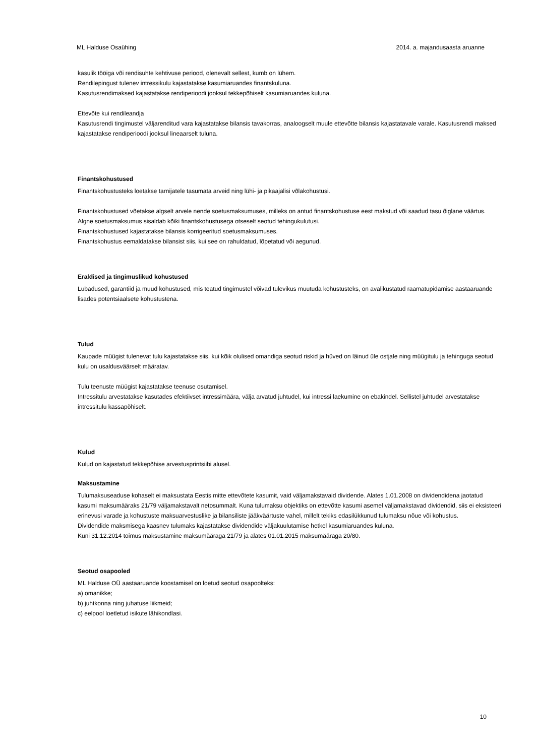ML Halduse Osaühing 2014. a. majandusaasta aruanne
kasulik tööiga või rendisuhte kehtivuse periood, olenevalt sellest, kumb on lühem.
Rendilepingust tulenev intressikulu kajastatakse kasumiaruandes finantskuluna.
Kasutusrendimaksed kajastatakse rendiperioodi jooksul tekkepõhiselt kasumiaruandes kuluna.
Ettevõte kui rendileandja
Kasutusrendi tingimustel väljarenditud vara kajastatakse bilansis tavakorras, analoogselt muule ettevõtte bilansis kajastatavale varale. Kasutusrendi maksed kajastatakse rendiperioodi jooksul lineaarselt tuluna.
Finantskohustused
Finantskohustusteks loetakse tarnijatele tasumata arveid ning lühi- ja pikaajalisi võlakohustusi.
Finantskohustused võetakse algselt arvele nende soetusmaksumuses, milleks on antud finantskohustuse eest makstud või saadud tasu õiglane väärtus. Algne soetusmaksumus sisaldab kõiki finantskohustusega otseselt seotud tehingukulutusi.
Finantskohustused kajastatakse bilansis korrigeeritud soetusmaksumuses.
Finantskohustus eemaldatakse bilansist siis, kui see on rahuldatud, lõpetatud või aegunud.
Eraldised ja tingimuslikud kohustused
Lubadused, garantiid ja muud kohustused, mis teatud tingimustel võivad tulevikus muutuda kohustusteks, on avalikustatud raamatupidamise aastaaruande lisades potentsiaalsete kohustustena.
Tulud
Kaupade müügist tulenevat tulu kajastatakse siis, kui kõik olulised omandiga seotud riskid ja hüved on läinud üle ostjale ning müügitulu ja tehinguga seotud kulu on usaldusväärselt määratav.
Tulu teenuste müügist kajastatakse teenuse osutamisel.
Intressitulu arvestatakse kasutades efektiivset intressimäära, välja arvatud juhtudel, kui intressi laekumine on ebakindel. Sellistel juhtudel arvestatakse intressitulu kassapõhiselt.
Kulud
Kulud on kajastatud tekkepõhise arvestusprintsiibi alusel.
Maksustamine
Tulumaksuseaduse kohaselt ei maksustata Eestis mitte ettevõtete kasumit, vaid väljamakstavaid dividende. Alates 1.01.2008 on dividendidena jaotatud kasumi maksumääraks 21/79 väljamakstavalt netosummalt. Kuna tulumaksu objektiks on ettevõtte kasumi asemel väljamakstavad dividendid, siis ei eksisteeri erinevusi varade ja kohustuste maksuarvestuslike ja bilansiliste jääkväärtuste vahel, millelt tekiks edasilükkunud tulumaksu nõue või kohustus.
Dividendide maksmisega kaasnev tulumaks kajastatakse dividendide väljakuulutamise hetkel kasumiaruandes kuluna.
Kuni 31.12.2014 toimus maksustamine maksumääraga 21/79 ja alates 01.01.2015 maksumääraga 20/80.
Seotud osapooled
ML Halduse OÜ aastaaruande koostamisel on loetud seotud osapoolteks:
a) omanikke;
b) juhtkonna ning juhatuse liikmeid;
c) eelpool loetletud isikute lähikondlasi.
10